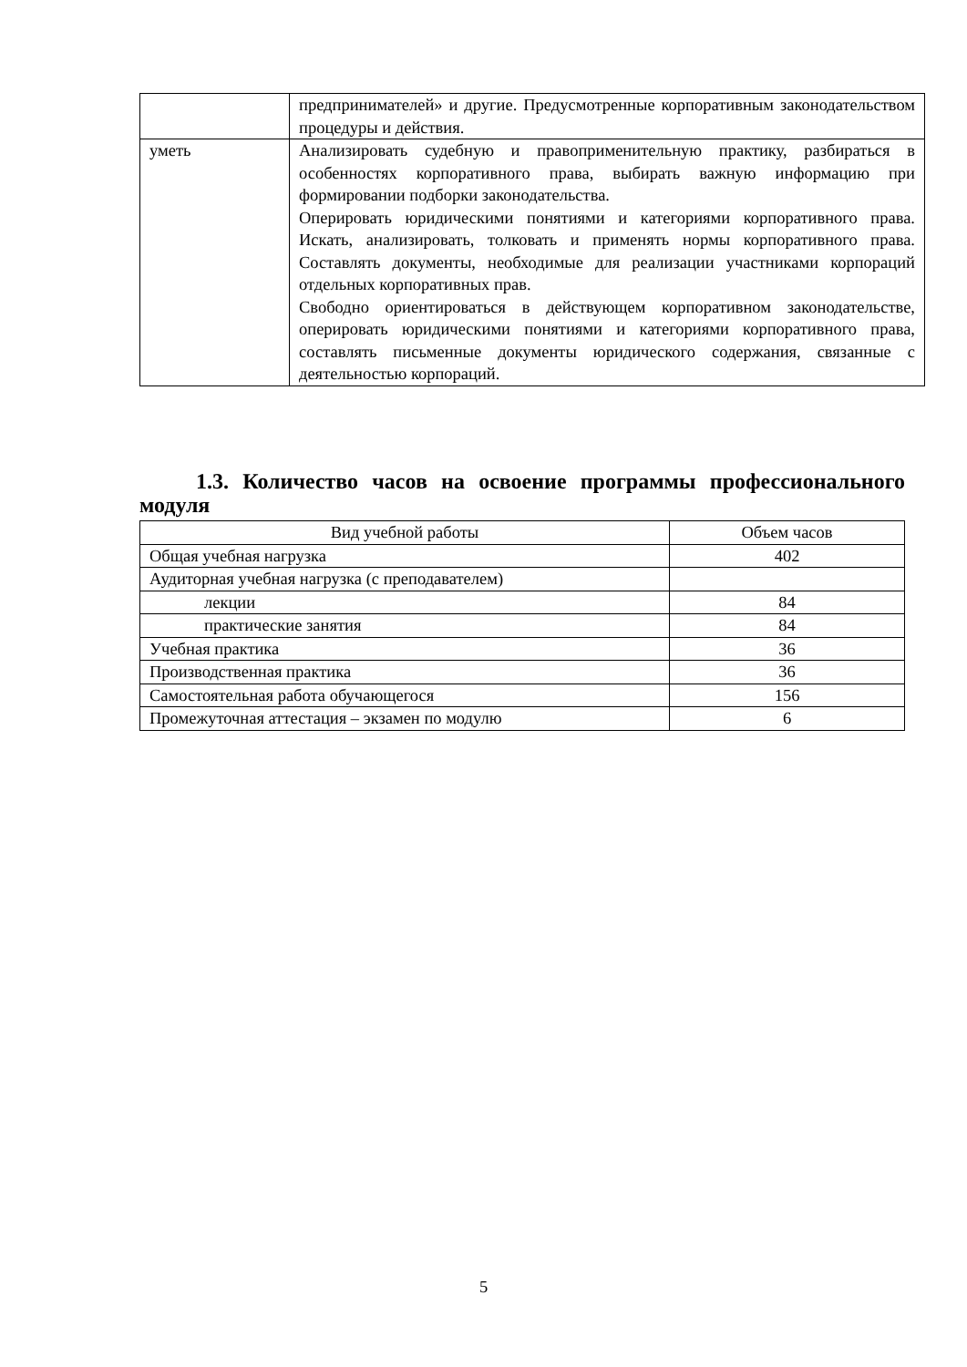| | предпринимателей» и другие. Предусмотренные корпоративным законодательством процедуры и действия. |
| уметь | Анализировать судебную и правоприменительную практику, разбираться в особенностях корпоративного права, выбирать важную информацию при формировании подборки законодательства. Оперировать юридическими понятиями и категориями корпоративного права. Искать, анализировать, толковать и применять нормы корпоративного права. Составлять документы, необходимые для реализации участниками корпораций отдельных корпоративных прав. Свободно ориентироваться в действующем корпоративном законодательстве, оперировать юридическими понятиями и категориями корпоративного права, составлять письменные документы юридического содержания, связанные с деятельностью корпораций. |
1.3. Количество часов на освоение программы профессионального модуля
| Вид учебной работы | Объем часов |
| --- | --- |
| Общая учебная нагрузка | 402 |
| Аудиторная учебная нагрузка (с преподавателем) | |
| лекции | 84 |
| практические занятия | 84 |
| Учебная практика | 36 |
| Производственная практика | 36 |
| Самостоятельная работа обучающегося | 156 |
| Промежуточная аттестация – экзамен по модулю | 6 |
5